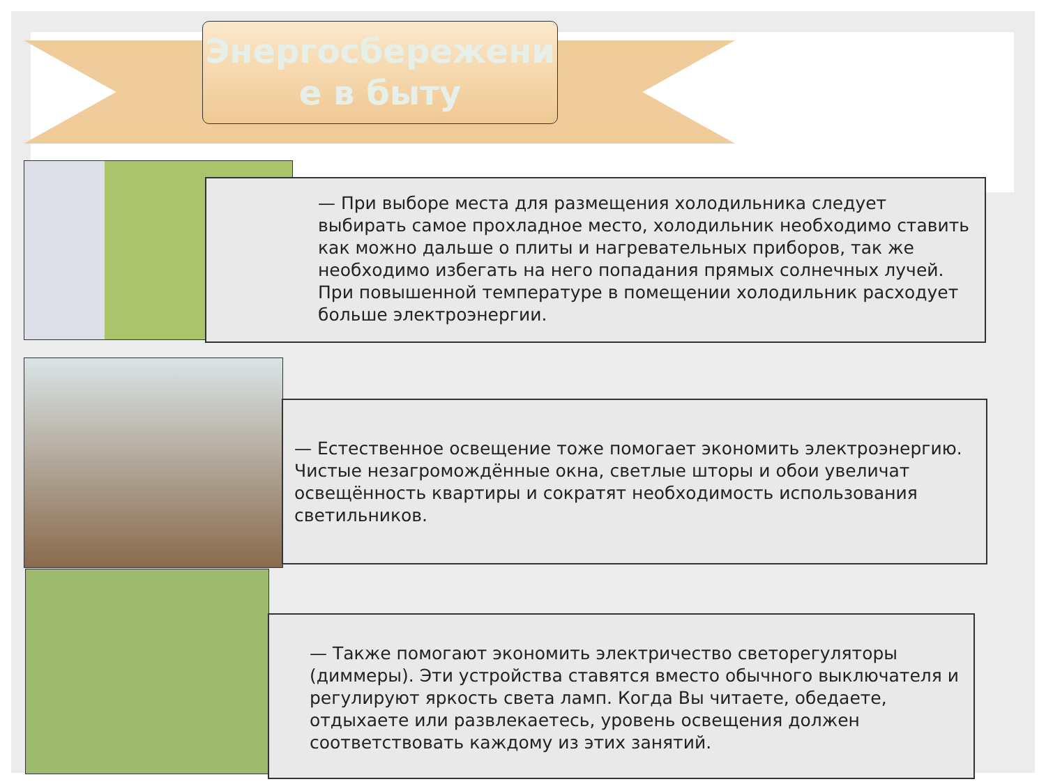Энергосбережени
е в быту
— При выборе места для размещения холодильника следует выбирать самое прохладное место, холодильник необходимо ставить как можно дальше о плиты и нагревательных приборов, так же необходимо избегать на него попадания прямых солнечных лучей. При повышенной температуре в помещении холодильник расходует больше электроэнергии.
— Естественное освещение тоже помогает экономить электроэнергию. Чистые незагромождённые окна, светлые шторы и обои увеличат освещённость квартиры и сократят необходимость использования светильников.
— Также помогают экономить электричество светорегуляторы (диммеры). Эти устройства ставятся вместо обычного выключателя и регулируют яркость света ламп. Когда Вы читаете, обедаете, отдыхаете или развлекаетесь, уровень освещения должен соответствовать каждому из этих занятий.